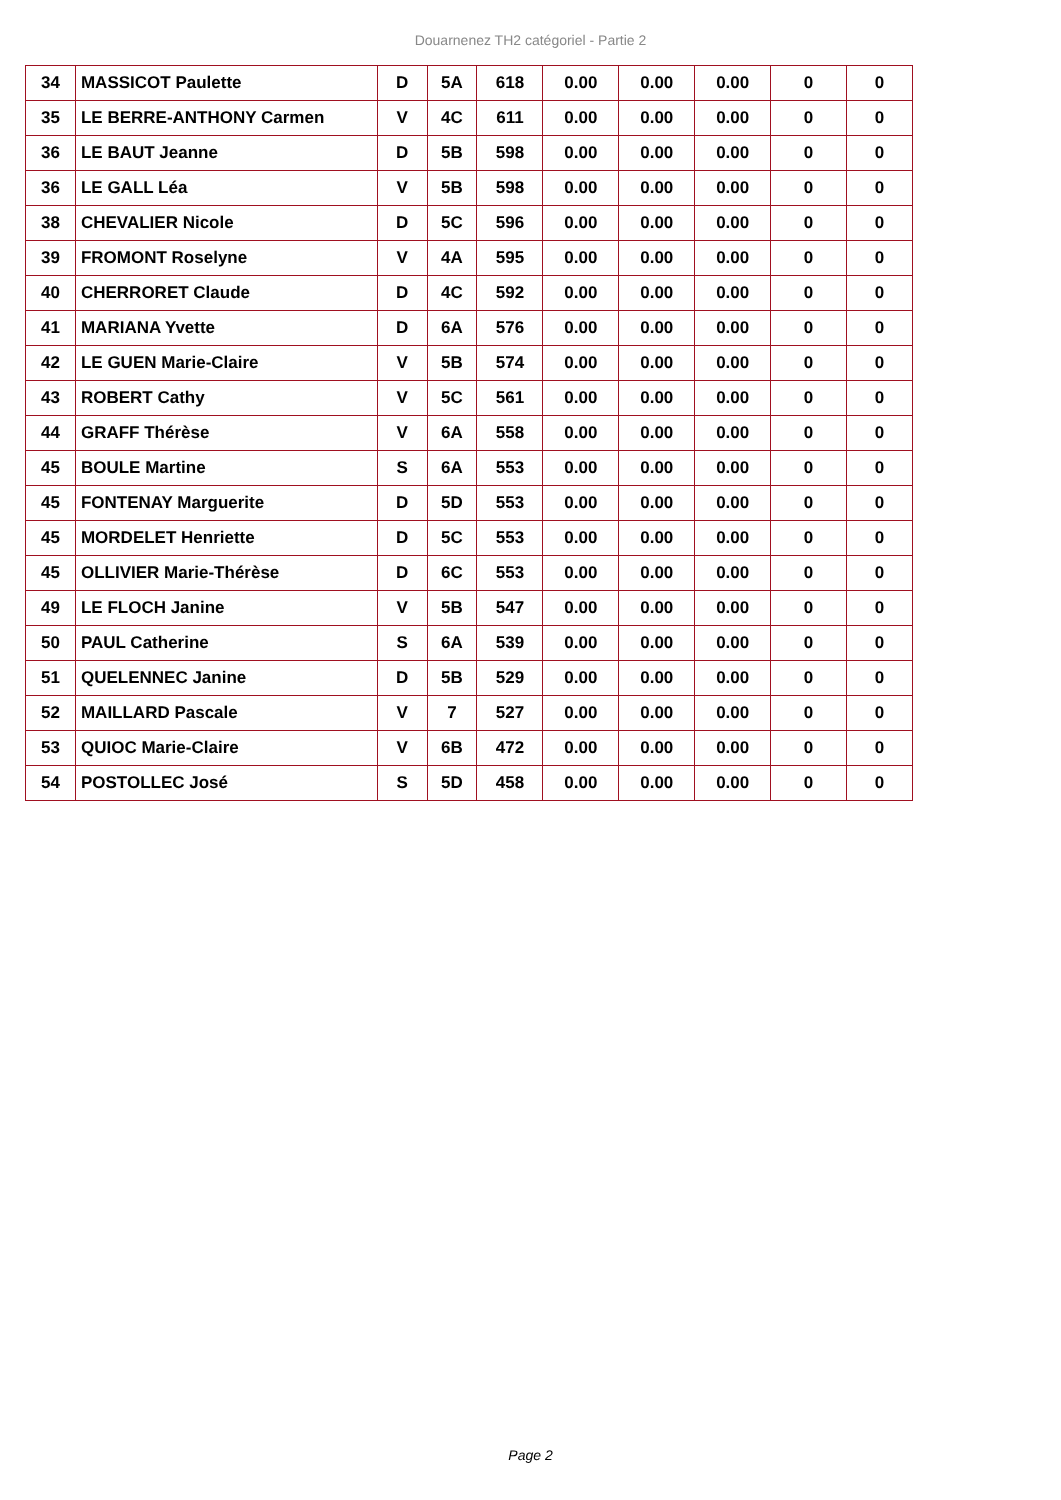Douarnenez TH2 catégoriel - Partie 2
| 34 | MASSICOT Paulette | D | 5A | 618 | 0.00 | 0.00 | 0.00 | 0 | 0 |
| 35 | LE BERRE-ANTHONY Carmen | V | 4C | 611 | 0.00 | 0.00 | 0.00 | 0 | 0 |
| 36 | LE BAUT Jeanne | D | 5B | 598 | 0.00 | 0.00 | 0.00 | 0 | 0 |
| 36 | LE GALL Léa | V | 5B | 598 | 0.00 | 0.00 | 0.00 | 0 | 0 |
| 38 | CHEVALIER Nicole | D | 5C | 596 | 0.00 | 0.00 | 0.00 | 0 | 0 |
| 39 | FROMONT Roselyne | V | 4A | 595 | 0.00 | 0.00 | 0.00 | 0 | 0 |
| 40 | CHERRORET Claude | D | 4C | 592 | 0.00 | 0.00 | 0.00 | 0 | 0 |
| 41 | MARIANA Yvette | D | 6A | 576 | 0.00 | 0.00 | 0.00 | 0 | 0 |
| 42 | LE GUEN Marie-Claire | V | 5B | 574 | 0.00 | 0.00 | 0.00 | 0 | 0 |
| 43 | ROBERT Cathy | V | 5C | 561 | 0.00 | 0.00 | 0.00 | 0 | 0 |
| 44 | GRAFF Thérèse | V | 6A | 558 | 0.00 | 0.00 | 0.00 | 0 | 0 |
| 45 | BOULE Martine | S | 6A | 553 | 0.00 | 0.00 | 0.00 | 0 | 0 |
| 45 | FONTENAY Marguerite | D | 5D | 553 | 0.00 | 0.00 | 0.00 | 0 | 0 |
| 45 | MORDELET Henriette | D | 5C | 553 | 0.00 | 0.00 | 0.00 | 0 | 0 |
| 45 | OLLIVIER Marie-Thérèse | D | 6C | 553 | 0.00 | 0.00 | 0.00 | 0 | 0 |
| 49 | LE FLOCH Janine | V | 5B | 547 | 0.00 | 0.00 | 0.00 | 0 | 0 |
| 50 | PAUL Catherine | S | 6A | 539 | 0.00 | 0.00 | 0.00 | 0 | 0 |
| 51 | QUELENNEC Janine | D | 5B | 529 | 0.00 | 0.00 | 0.00 | 0 | 0 |
| 52 | MAILLARD Pascale | V | 7 | 527 | 0.00 | 0.00 | 0.00 | 0 | 0 |
| 53 | QUIOC Marie-Claire | V | 6B | 472 | 0.00 | 0.00 | 0.00 | 0 | 0 |
| 54 | POSTOLLEC José | S | 5D | 458 | 0.00 | 0.00 | 0.00 | 0 | 0 |
Page 2